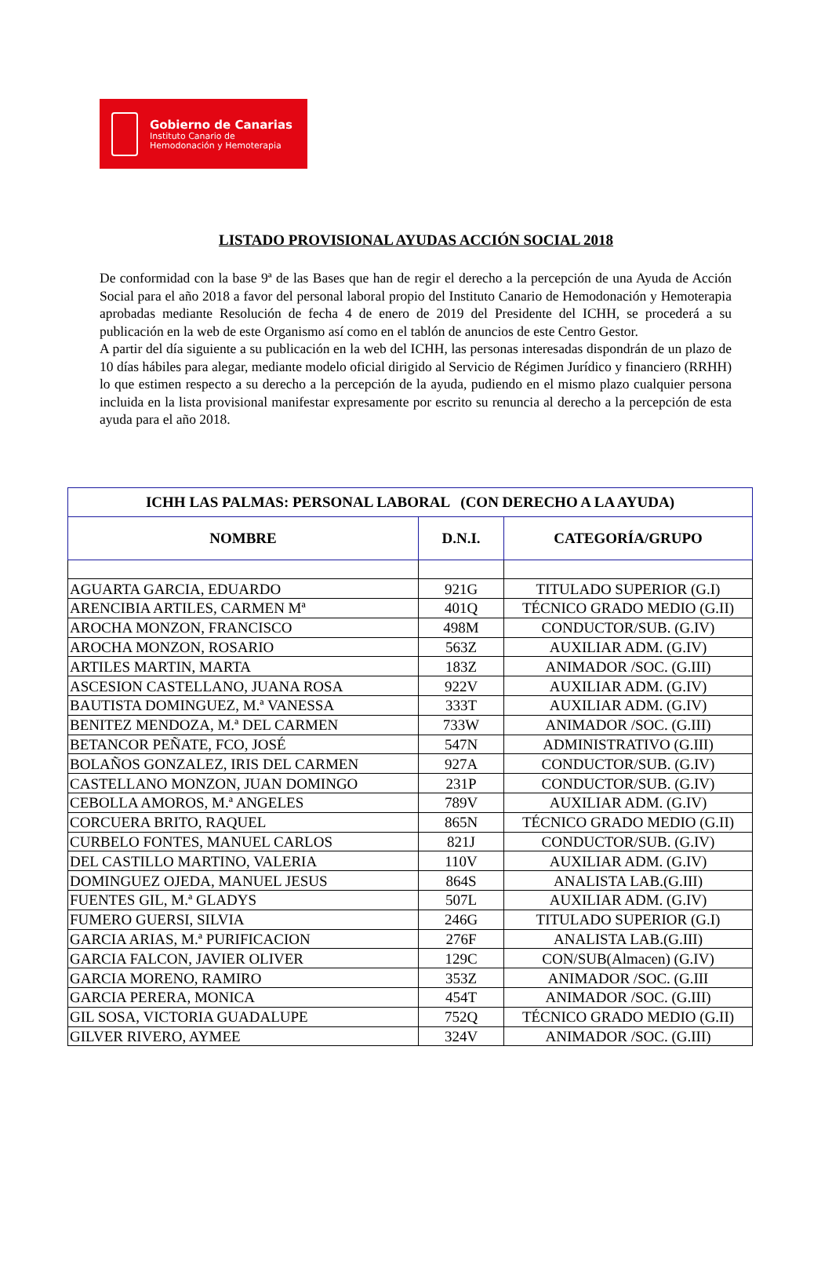Gobierno de Canarias
Instituto Canario de
Hemodonación y Hemoterapia
LISTADO PROVISIONAL AYUDAS ACCIÓN SOCIAL 2018
De conformidad con la base 9ª de las Bases que han de regir el derecho a la percepción de una Ayuda de Acción Social para el año 2018 a favor del personal laboral propio del Instituto Canario de Hemodonación y Hemoterapia aprobadas mediante Resolución de fecha 4 de enero de 2019 del Presidente del ICHH, se procederá a su publicación en la web de este Organismo así como en el tablón de anuncios de este Centro Gestor.
A partir del día siguiente a su publicación en la web del ICHH, las personas interesadas dispondrán de un plazo de 10 días hábiles para alegar, mediante modelo oficial dirigido al Servicio de Régimen Jurídico y financiero (RRHH) lo que estimen respecto a su derecho a la percepción de la ayuda, pudiendo en el mismo plazo cualquier persona incluida en la lista provisional manifestar expresamente por escrito su renuncia al derecho a la percepción de esta ayuda para el año 2018.
| ICHH LAS PALMAS: PERSONAL LABORAL (CON DERECHO A LA AYUDA) | | |
| --- | --- | --- |
| NOMBRE | D.N.I. | CATEGORÍA/GRUPO |
| AGUARTA GARCIA, EDUARDO | 921G | TITULADO SUPERIOR (G.I) |
| ARENCIBIA ARTILES, CARMEN Mª | 401Q | TÉCNICO GRADO MEDIO (G.II) |
| AROCHA MONZON, FRANCISCO | 498M | CONDUCTOR/SUB. (G.IV) |
| AROCHA MONZON, ROSARIO | 563Z | AUXILIAR ADM. (G.IV) |
| ARTILES MARTIN, MARTA | 183Z | ANIMADOR /SOC. (G.III) |
| ASCESION CASTELLANO, JUANA ROSA | 922V | AUXILIAR ADM. (G.IV) |
| BAUTISTA DOMINGUEZ, M.ª VANESSA | 333T | AUXILIAR ADM. (G.IV) |
| BENITEZ MENDOZA, M.ª DEL CARMEN | 733W | ANIMADOR /SOC. (G.III) |
| BETANCOR PEÑATE, FCO, JOSÉ | 547N | ADMINISTRATIVO (G.III) |
| BOLAÑOS GONZALEZ, IRIS DEL CARMEN | 927A | CONDUCTOR/SUB. (G.IV) |
| CASTELLANO MONZON, JUAN DOMINGO | 231P | CONDUCTOR/SUB. (G.IV) |
| CEBOLLA AMOROS, M.ª ANGELES | 789V | AUXILIAR ADM. (G.IV) |
| CORCUERA BRITO, RAQUEL | 865N | TÉCNICO GRADO MEDIO (G.II) |
| CURBELO FONTES, MANUEL CARLOS | 821J | CONDUCTOR/SUB. (G.IV) |
| DEL CASTILLO MARTINO, VALERIA | 110V | AUXILIAR ADM. (G.IV) |
| DOMINGUEZ OJEDA, MANUEL JESUS | 864S | ANALISTA LAB.(G.III) |
| FUENTES GIL, M.ª GLADYS | 507L | AUXILIAR ADM. (G.IV) |
| FUMERO GUERSI, SILVIA | 246G | TITULADO SUPERIOR (G.I) |
| GARCIA ARIAS, M.ª PURIFICACION | 276F | ANALISTA LAB.(G.III) |
| GARCIA FALCON, JAVIER OLIVER | 129C | CON/SUB(Almacen) (G.IV) |
| GARCIA MORENO, RAMIRO | 353Z | ANIMADOR /SOC. (G.III |
| GARCIA PERERA, MONICA | 454T | ANIMADOR /SOC. (G.III) |
| GIL SOSA, VICTORIA GUADALUPE | 752Q | TÉCNICO GRADO MEDIO (G.II) |
| GILVER RIVERO, AYMEE | 324V | ANIMADOR /SOC. (G.III) |